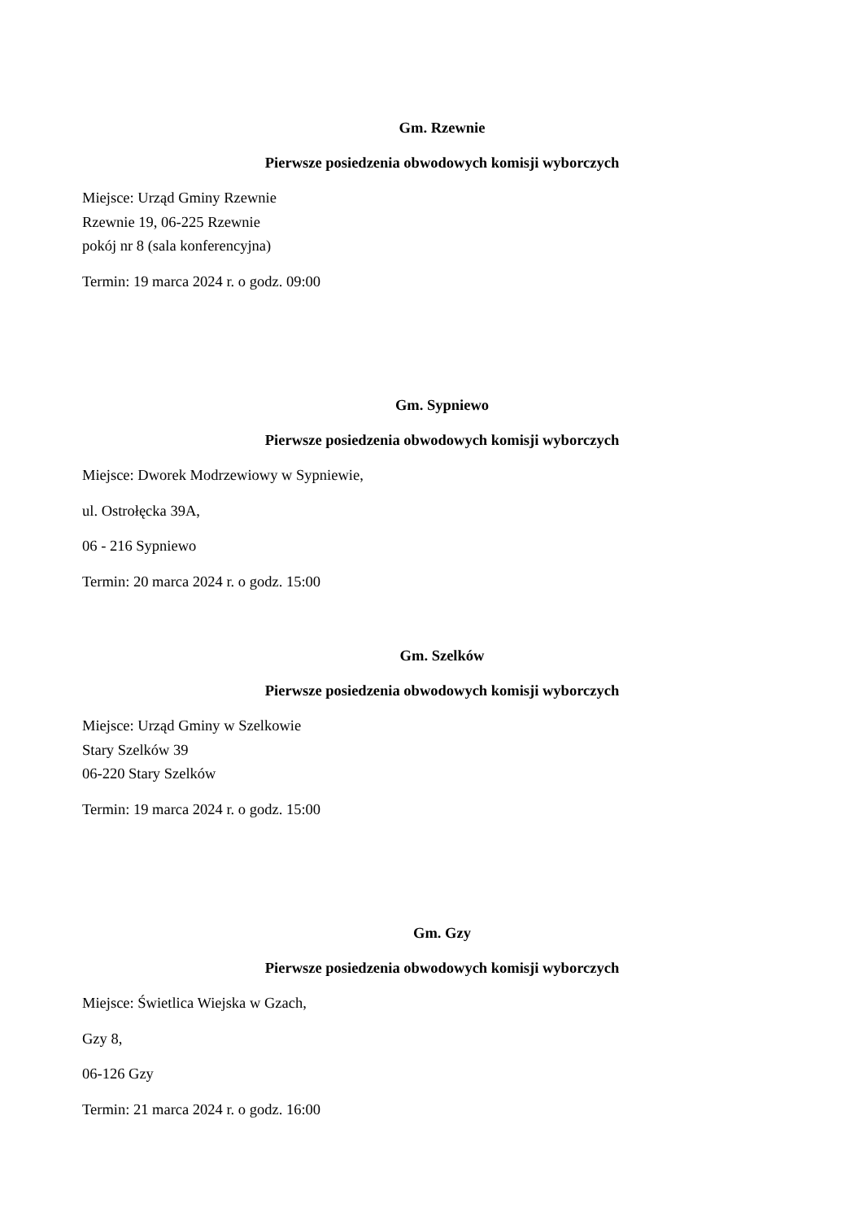Gm. Rzewnie
Pierwsze posiedzenia obwodowych komisji wyborczych
Miejsce: Urząd Gminy Rzewnie
Rzewnie 19, 06-225 Rzewnie
pokój nr 8 (sala konferencyjna)
Termin: 19 marca 2024 r. o godz. 09:00
Gm. Sypniewo
Pierwsze posiedzenia obwodowych komisji wyborczych
Miejsce: Dworek Modrzewiowy w Sypniewie,
ul. Ostrołęcka 39A,
06 - 216 Sypniewo
Termin: 20 marca 2024 r. o godz. 15:00
Gm. Szelków
Pierwsze posiedzenia obwodowych komisji wyborczych
Miejsce: Urząd Gminy w Szelkowie
Stary Szelków 39
06-220 Stary Szelków
Termin: 19 marca 2024 r. o godz. 15:00
Gm. Gzy
Pierwsze posiedzenia obwodowych komisji wyborczych
Miejsce: Świetlica Wiejska w Gzach,
Gzy 8,
06-126 Gzy
Termin: 21 marca 2024 r. o godz. 16:00